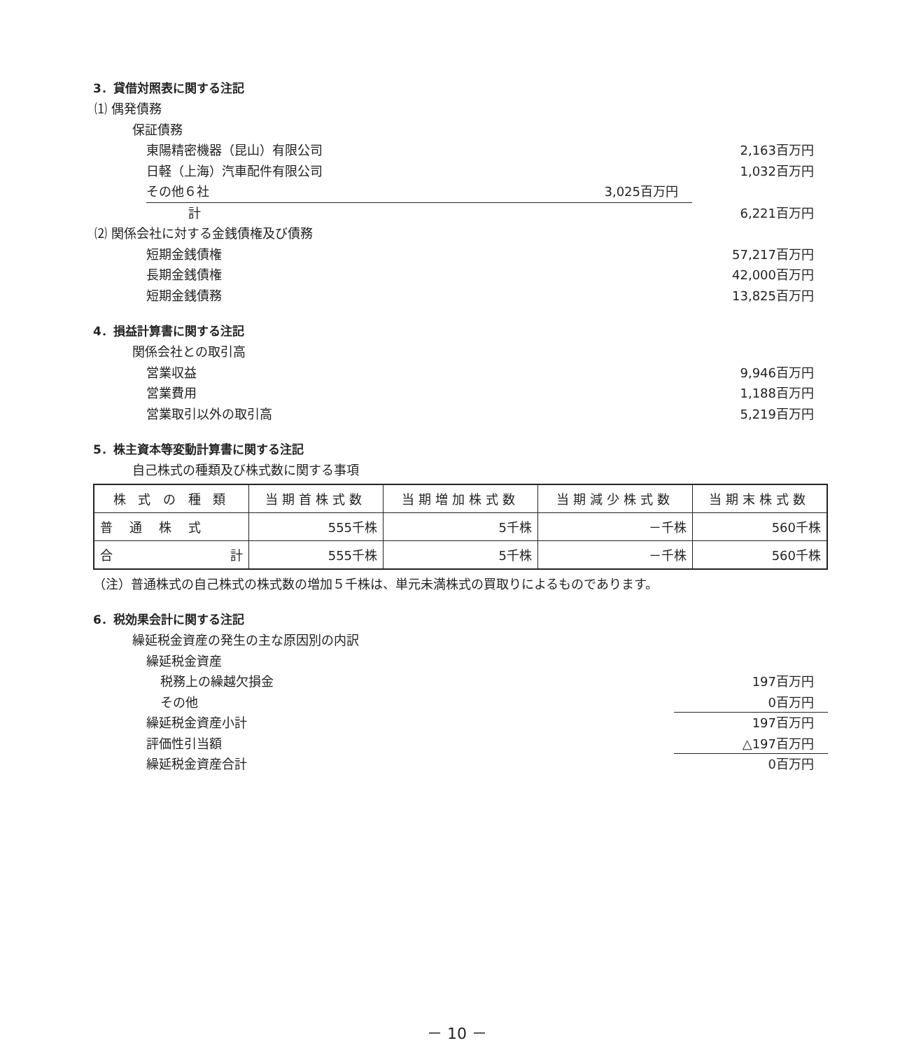3．貸借対照表に関する注記
⑴ 偶発債務
保証債務
東陽精密機器（昆山）有限公司 2,163百万円
日軽（上海）汽車配件有限公司 1,032百万円
その他６社 3,025百万円
計 6,221百万円
⑵ 関係会社に対する金銭債権及び債務
短期金銭債権 57,217百万円
長期金銭債権 42,000百万円
短期金銭債務 13,825百万円
4．損益計算書に関する注記
関係会社との取引高
営業収益 9,946百万円
営業費用 1,188百万円
営業取引以外の取引高 5,219百万円
5．株主資本等変動計算書に関する注記
自己株式の種類及び株式数に関する事項
| 株 式 の 種 類 | 当期首株式数 | 当期増加株式数 | 当期減少株式数 | 当期末株式数 |
| --- | --- | --- | --- | --- |
| 普通株式 | 555千株 | 5千株 | －千株 | 560千株 |
| 合 計 | 555千株 | 5千株 | －千株 | 560千株 |
（注）普通株式の自己株式の株式数の増加５千株は、単元未満株式の買取りによるものであります。
6．税効果会計に関する注記
繰延税金資産の発生の主な原因別の内訳
繰延税金資産
税務上の繰越欠損金 197百万円
その他 0百万円
繰延税金資産小計 197百万円
評価性引当額 △197百万円
繰延税金資産合計 0百万円
－ 10 －